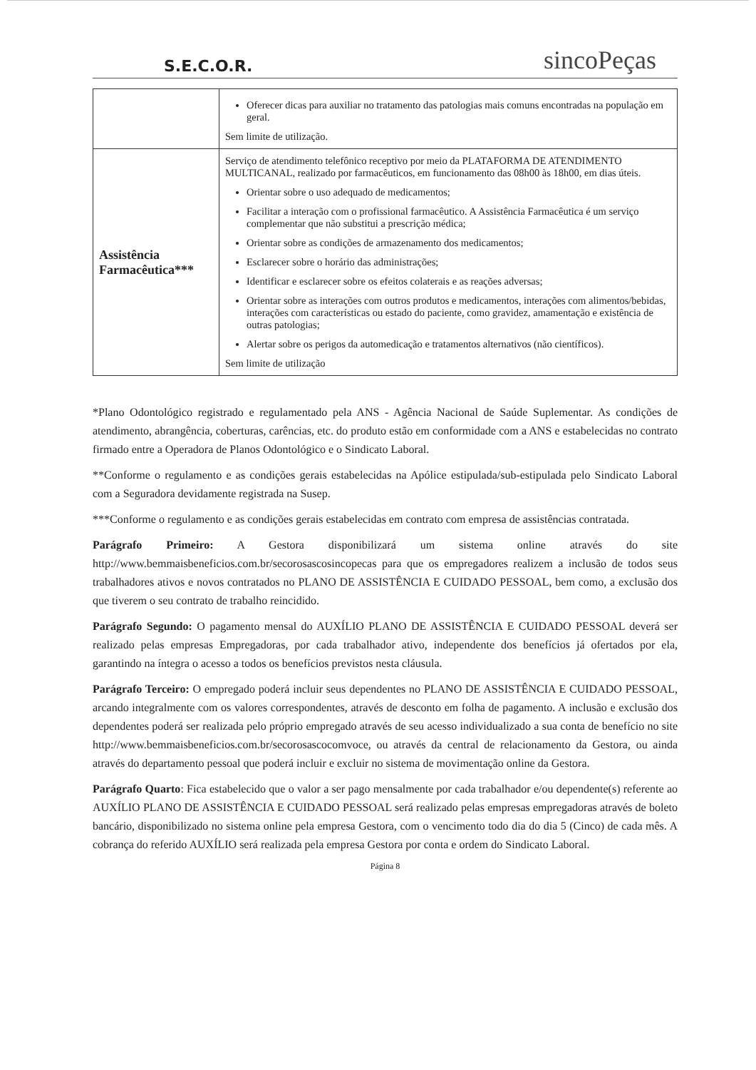S.E.C.O.R. sincoPeças
| | Oferecer dicas para auxiliar no tratamento das patologias mais comuns encontradas na população em geral. Sem limite de utilização. |
| Assistência Farmacêutica*** | Serviço de atendimento telefônico receptivo por meio da PLATAFORMA DE ATENDIMENTO MULTICANAL, realizado por farmacêuticos, em funcionamento das 08h00 às 18h00, em dias úteis. Orientar sobre o uso adequado de medicamentos; Facilitar a interação com o profissional farmacêutico. A Assistência Farmacêutica é um serviço complementar que não substitui a prescrição médica; Orientar sobre as condições de armazenamento dos medicamentos; Esclarecer sobre o horário das administrações; Identificar e esclarecer sobre os efeitos colaterais e as reações adversas; Orientar sobre as interações com outros produtos e medicamentos, interações com alimentos/bebidas, interações com características ou estado do paciente, como gravidez, amamentação e existência de outras patologias; Alertar sobre os perigos da automedicação e tratamentos alternativos (não científicos). Sem limite de utilização |
*Plano Odontológico registrado e regulamentado pela ANS - Agência Nacional de Saúde Suplementar. As condições de atendimento, abrangência, coberturas, carências, etc. do produto estão em conformidade com a ANS e estabelecidas no contrato firmado entre a Operadora de Planos Odontológico e o Sindicato Laboral.
**Conforme o regulamento e as condições gerais estabelecidas na Apólice estipulada/sub-estipulada pelo Sindicato Laboral com a Seguradora devidamente registrada na Susep.
***Conforme o regulamento e as condições gerais estabelecidas em contrato com empresa de assistências contratada.
Parágrafo Primeiro: A Gestora disponibilizará um sistema online através do site http://www.bemmaisbeneficios.com.br/secorosascosincopecas para que os empregadores realizem a inclusão de todos seus trabalhadores ativos e novos contratados no PLANO DE ASSISTÊNCIA E CUIDADO PESSOAL, bem como, a exclusão dos que tiverem o seu contrato de trabalho reincidido.
Parágrafo Segundo: O pagamento mensal do AUXÍLIO PLANO DE ASSISTÊNCIA E CUIDADO PESSOAL deverá ser realizado pelas empresas Empregadoras, por cada trabalhador ativo, independente dos benefícios já ofertados por ela, garantindo na íntegra o acesso a todos os benefícios previstos nesta cláusula.
Parágrafo Terceiro: O empregado poderá incluir seus dependentes no PLANO DE ASSISTÊNCIA E CUIDADO PESSOAL, arcando integralmente com os valores correspondentes, através de desconto em folha de pagamento. A inclusão e exclusão dos dependentes poderá ser realizada pelo próprio empregado através de seu acesso individualizado a sua conta de benefício no site http://www.bemmaisbeneficios.com.br/secorosascocomvoce, ou através da central de relacionamento da Gestora, ou ainda através do departamento pessoal que poderá incluir e excluir no sistema de movimentação online da Gestora.
Parágrafo Quarto: Fica estabelecido que o valor a ser pago mensalmente por cada trabalhador e/ou dependente(s) referente ao AUXÍLIO PLANO DE ASSISTÊNCIA E CUIDADO PESSOAL será realizado pelas empresas empregadoras através de boleto bancário, disponibilizado no sistema online pela empresa Gestora, com o vencimento todo dia do dia 5 (Cinco) de cada mês. A cobrança do referido AUXÍLIO será realizada pela empresa Gestora por conta e ordem do Sindicato Laboral.
Página 8